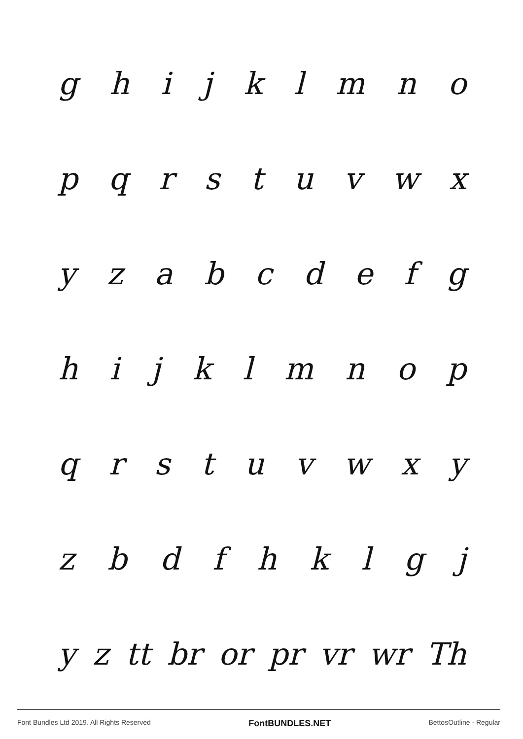ghijklmno
pqrstuvwx
yzabcdefg
hijklmnop
qrstuvwxy
zbdfhklgj
yz tt br or pr vr wr Th
Font Bundles Ltd 2019. All Rights Reserved FontBUNDLES.NET BettosOutline - Regular